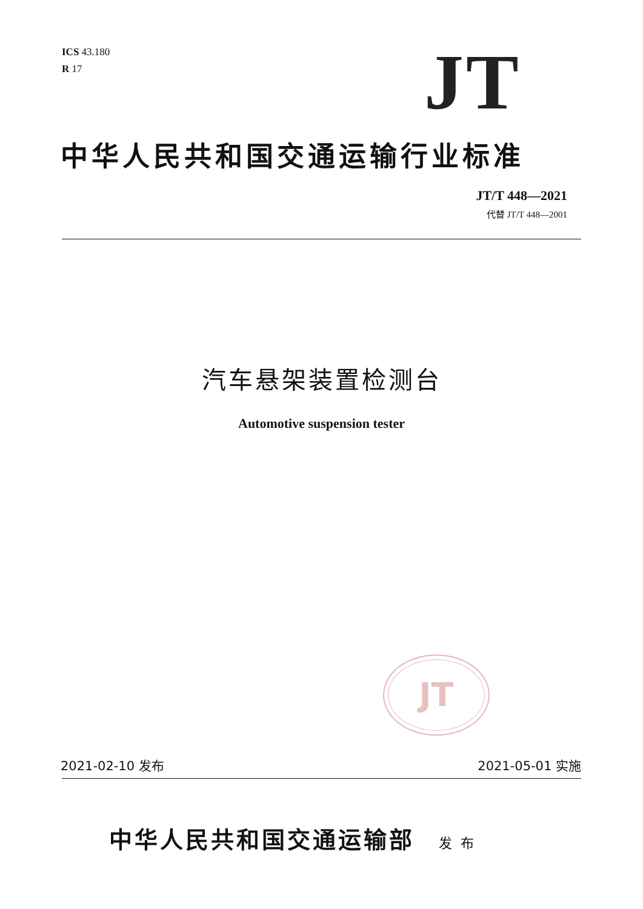ICS 43.180
R 17
JT
中华人民共和国交通运输行业标准
JT/T 448—2021
代替 JT/T 448—2001
汽车悬架装置检测台
Automotive suspension tester
JT
2021-02-10 发布 2021-05-01 实施
中华人民共和国交通运输部 发布